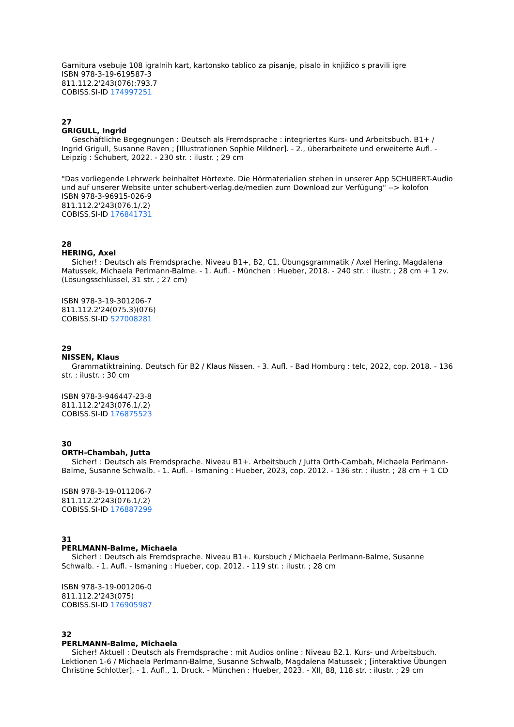Garnitura vsebuje 108 igralnih kart, kartonsko tablico za pisanje, pisalo in knjižico s pravili igre
ISBN 978-3-19-619587-3
811.112.2'243(076):793.7
COBISS.SI-ID 174997251
27
GRIGULL, Ingrid
Geschäftliche Begegnungen : Deutsch als Fremdsprache : integriertes Kurs- und Arbeitsbuch. B1+ / Ingrid Grigull, Susanne Raven ; [Illustrationen Sophie Mildner]. - 2., überarbeitete und erweiterte Aufl. - Leipzig : Schubert, 2022. - 230 str. : ilustr. ; 29 cm
"Das vorliegende Lehrwerk beinhaltet Hörtexte. Die Hörmaterialien stehen in unserer App SCHUBERT-Audio und auf unserer Website unter schubert-verlag.de/medien zum Download zur Verfügung" --> kolofon
ISBN 978-3-96915-026-9
811.112.2'243(076.1/.2)
COBISS.SI-ID 176841731
28
HERING, Axel
Sicher! : Deutsch als Fremdsprache. Niveau B1+, B2, C1, Übungsgrammatik / Axel Hering, Magdalena Matussek, Michaela Perlmann-Balme. - 1. Aufl. - München : Hueber, 2018. - 240 str. : ilustr. ; 28 cm + 1 zv. (Lösungsschlüssel, 31 str. ; 27 cm)
ISBN 978-3-19-301206-7
811.112.2'24(075.3)(076)
COBISS.SI-ID 527008281
29
NISSEN, Klaus
Grammatiktraining. Deutsch für B2 / Klaus Nissen. - 3. Aufl. - Bad Homburg : telc, 2022, cop. 2018. - 136 str. : ilustr. ; 30 cm
ISBN 978-3-946447-23-8
811.112.2'243(076.1/.2)
COBISS.SI-ID 176875523
30
ORTH-Chambah, Jutta
Sicher! : Deutsch als Fremdsprache. Niveau B1+. Arbeitsbuch / Jutta Orth-Cambah, Michaela Perlmann-Balme, Susanne Schwalb. - 1. Aufl. - Ismaning : Hueber, 2023, cop. 2012. - 136 str. : ilustr. ; 28 cm + 1 CD
ISBN 978-3-19-011206-7
811.112.2'243(076.1/.2)
COBISS.SI-ID 176887299
31
PERLMANN-Balme, Michaela
Sicher! : Deutsch als Fremdsprache. Niveau B1+. Kursbuch / Michaela Perlmann-Balme, Susanne Schwalb. - 1. Aufl. - Ismaning : Hueber, cop. 2012. - 119 str. : ilustr. ; 28 cm
ISBN 978-3-19-001206-0
811.112.2'243(075)
COBISS.SI-ID 176905987
32
PERLMANN-Balme, Michaela
Sicher! Aktuell : Deutsch als Fremdsprache : mit Audios online : Niveau B2.1. Kurs- und Arbeitsbuch. Lektionen 1-6 / Michaela Perlmann-Balme, Susanne Schwalb, Magdalena Matussek ; [interaktive Übungen Christine Schlotter]. - 1. Aufl., 1. Druck. - München : Hueber, 2023. - XII, 88, 118 str. : ilustr. ; 29 cm